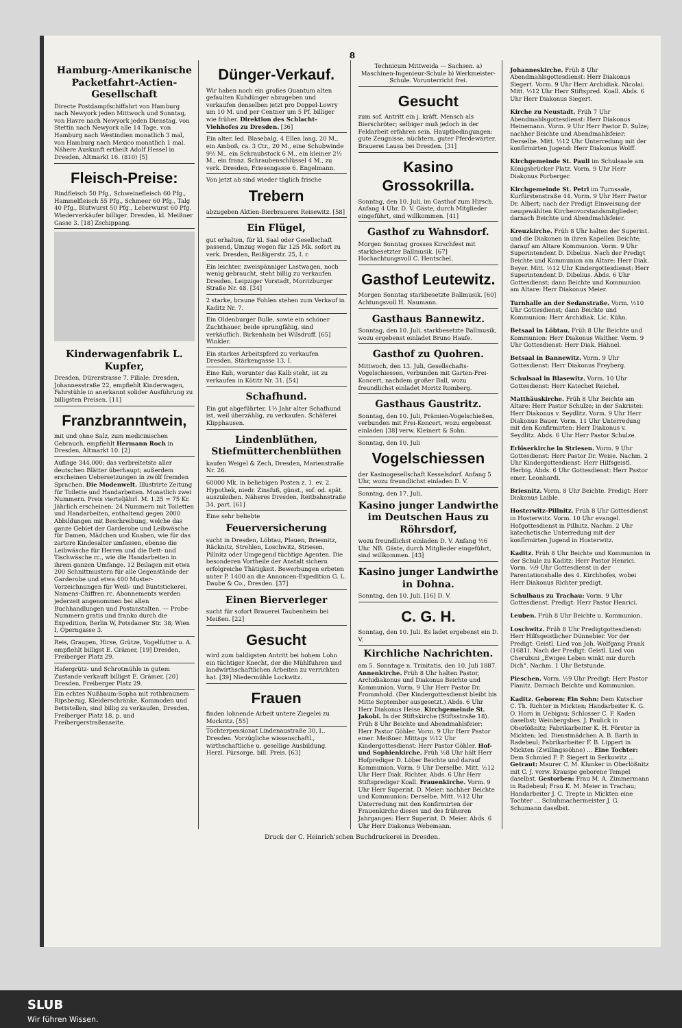8
Hamburg-Amerikanische Packetfahrt-Actien-Gesellschaft
Directe Postdampfschiffahrt von Hamburg nach Newyork jeden Mittwoch und Sonntag, von Havre nach Newyork jeden Dienstag, von Stettin nach Newyork alle 14 Tage, von Hamburg nach Westindien monatlich 3 mal, von Hamburg nach Mexico monatlich 1 mal. Nähere Auskunft ertheilt Adolf Hessel in Dresden, Altmarkt 16. (810) [5]
Fleisch-Preise:
Rindfleisch 50 Pfg., Schweinefleisch 60 Pfg., Hammelfleisch 55 Pfg., Schmeer 60 Pfg., Talg 40 Pfg., Blutwurst 50 Pfg., Leberwurst 60 Pfg. Wiederverkäufer billiger. Dresden, kl. Meißner Gasse 3. [18] Zschippang.
Kinderwagenfabrik L. Kupfer,
Dresden, Dürerstrasse 7, Filiale: Dresden, Johannesstraße 22, empfiehlt Kinderwagen, Fahrstühle in anerkannt solider Ausführung zu billigsten Preisen. [11]
Franzbranntwein,
mit und ohne Salz, zum medicinischen Gebrauch, empfiehlt Hermann Roch in Dresden, Altmarkt 10. [2]
Auflage 344,000; das verbreitetste aller deutschen Blätter überhaupt; außerdem erscheinen Uebersetzungen in zwölf fremden Sprachen. Die Modenwelt. Illustrirte Zeitung für Toilette und Handarbeiten. Monatlich zwei Nummern. Preis vierteljährl. M. 1.25 = 75 Kr. Jährlich erscheinen: 24 Nummern mit Toiletten und Handarbeiten, enthaltend gegen 2000 Abbildungen mit Beschreibung, welche das ganze Gebiet der Garderobe und Leibwäsche für Damen, Mädchen und Knaben, wie für das zartere Kindesalter umfassen, ebenso die Leibwäsche für Herren und die Bett- und Tischwäsche rc., wie die Handarbeiten in ihrem ganzen Umfange. 12 Beilagen mit etwa 200 Schnittmustern für alle Gegenstände der Garderobe und etwa 400 Muster-Vorzeichnungen für Weiß- und Buntstickerei, Namens-Chiffren rc. Abonnements werden jederzeit angenommen bei allen Buchhandlungen und Postanstalten. — Probe-Nummern gratis und franko durch die Expedition, Berlin W, Potsdamer Str. 38; Wien I, Operngasse 3.
Reis, Graupen, Hirse, Grütze, Vogelfutter u. A. empfiehlt billigst E. Grämer, [19] Dresden, Freiberger Platz 29.
Hafergrütz- und Schrotmühle in gutem Zustande verkauft billigst E. Grämer, [20] Dresden, Freiberger Platz 29.
Ein echtes Nußbaum-Sopha mit rothbraunem Ripsbezug, Kleiderschränke, Kommoden und Bettstellen, sind billig zu verkaufen, Dresden, Freiberger Platz 18, p. und Freibergerstraßenseite.
Dünger-Verkauf.
Wir haben noch ein großes Quantum alten gefaulten Kuhdünger abzugeben und verkaufen denselben jetzt pro Doppel-Lowry um 10 M. und per Centner um 5 Pf. billiger wie früher. Direktion des Schlacht-Viehhofes zu Dresden. [36]
Ein alter, led. Blasebalg, 4 Ellen lang, 20 M., ein Amboß, ca. 3 Ctr., 20 M., eine Schubwinde 9½ M., ein Schraubstock 6 M., ein kleiner 2½ M., ein franz. Schraubenschlüssel 4 M., zu verk. Dresden, Friesengasse 6. Engelmann.
Von jetzt ab sind wieder täglich frische
Trebern
abzugeben Aktien-Bierbrauerei Reisewitz. [58]
Ein Flügel,
gut erhalten, für kl. Saal oder Gesellschaft passend, Umzug wegen für 125 Mk. sofort zu verk. Dresden, Reißigerstr. 25, I. r.
Ein leichter, zweispänniger Lastwagen, noch wenig gebraucht, steht billig zu verkaufen Dresden, Leipziger Vorstadt, Moritzburger Straße Nr. 48. [34]
2 starke, braune Fohlen stehen zum Verkauf in Kaditz Nr. 7.
Ein Oldenburger Bulle, sowie ein schöner Zuchthauer, beide sprungfähig, sind verkäuflich. Birkenhain bei Wilsdruff. [65] Winkler.
Ein starkes Arbeitspferd zu verkaufen Dresden, Stärkengasse 13, I.
Eine Kuh, worunter das Kalb steht, ist zu verkaufen in Kötitz Nr. 31. [54]
Schafhund.
Ein gut abgeführter, 1½ Jahr alter Schafhund ist, weil überzählig, zu verkaufen. Schäferei Klipphausen.
Lindenblüthen, Stiefmütterchenblüthen
kaufen Weigel & Zech, Dresden, Marienstraße Nr. 26.
60000 Mk. in beliebigen Posten z. 1. ev. 2. Hypothek, niedr. Zinsfuß, günst., sof. od. spät. auszuleihen. Näheres Dresden, Reitbahnstraße 34, part. [61]
Eine sehr beliebte
Feuerversicherung
sucht in Dresden, Löbtau, Plauen, Briesnitz, Räcknitz, Strehlen, Loschwitz, Striesen, Pillnitz oder Umgegend tüchtige Agenten. Die besonderen Vortheile der Anstalt sichern erfolgreiche Thätigkeit. Bewerbungen erbeten unter P. 1400 an die Annoncen-Expedition G. L. Daube & Co., Dresden. [37]
Einen Bierverleger
sucht für sofort Brauerei Taubenheim bei Meißen. [22]
Gesucht
wird zum baldigsten Antritt bei hohem Lohn ein tüchtiger Knecht, der die Mühlfuhren und landwirthschaftlichen Arbeiten zu verrichten hat. [39] Niedermühle Lockwitz.
Frauen
finden lohnende Arbeit untere Ziegelei zu Mockritz. [55]
Töchterpensionat Lindenaustraße 30, I., Dresden. Vorzügliche wissenschaftl., wirthschaftliche u. gesellige Ausbildung. Herzl. Fürsorge, bill. Preis. [63]
Technicum Mittweida — Sachsen. a) Maschinen-Ingenieur-Schule b) Werkmeister-Schule. Vorunterricht frei.
Gesucht
zum sof. Antritt ein j. kräft. Mensch als Bierschröter; selbiger muß jedoch in der Feldarbeit erfahren sein. Hauptbedingungen: gute Zeugnisse, nüchtern, guter Pferdewärter. Brauerei Lausa bei Dresden. [31]
Kasino Grossokrilla.
Sonntag, den 10. Juli, im Gasthof zum Hirsch. Anfang 4 Uhr. D. V. Gäste, durch Mitglieder eingeführt, sind willkommen. [41]
Gasthof zu Wahnsdorf.
Morgen Sonntag grosses Kirschfest mit starkbesetzter Ballmusik. [67] Hochachtungsvoll C. Hentschel.
Gasthof Leutewitz.
Morgen Sonntag starkbesetzte Ballmusik. [60] Achtungsvoll H. Naumann.
Gasthaus Bannewitz.
Sonntag, den 10. Juli, starkbesetzte Ballmusik, wozu ergebenst einladet Bruno Haufe.
Gasthof zu Quohren.
Mittwoch, den 13. Juli, Gesellschafts-Vogelschiessen, verbunden mit Garten-Frei-Koncert, nachdem großer Ball, wozu freundlichst einladet Moritz Romberg.
Gasthaus Gaustritz.
Sonntag, den 10. Juli, Prämien-Vogelschießen, verbunden mit Frei-Koncert, wozu ergebenst einladen [38] verw. Kleinert & Sohn.
Sonntag, den 10. Juli
Vogelschiessen
der Kasinogesellschaft Kesselsdorf. Anfang 5 Uhr, wozu freundlichst einladen D. V.
Sonntag, den 17. Juli,
Kasino junger Landwirthe im Deutschen Haus zu Röhrsdorf,
wozu freundlichst einladen D. V. Anfang ½6 Uhr. NB. Gäste, durch Mitglieder eingeführt, sind willkommen. [43]
Kasino junger Landwirthe in Dohna.
Sonntag, den 10. Juli. [16] D. V.
C. G. H.
Sonntag, den 10. Juli. Es ladet ergebenst ein D. V.
Kirchliche Nachrichten.
am 5. Sonntage n. Trinitatis, den 10. Juli 1887. Annenkirche. Früh 8 Uhr halten Pastor, Archidiakonus und Diakonus Beichte und Kommunion. Vorm. 9 Uhr Herr Pastor Dr. Frommhold. (Der Kindergottesdienst bleibt bis Mitte September ausgesetzt.) Abds. 6 Uhr Herr Diakonus Heise. Kirchgemeinde St. Jakobi. In der Stiftskirche (Stiftsstraße 18). Früh 8 Uhr Beichte und Abendmahlsfeier: Herr Pastor Göhler. Vorm. 9 Uhr Herr Pastor emer. Meißner. Mittags ½12 Uhr Kindergottesdienst: Herr Pastor Göhler. Hof- und Sophienkirche. Früh ½8 Uhr hält Herr Hofprediger D. Löber Beichte und darauf Kommunion. Vorm. 9 Uhr Derselbe. Mitt. ½12 Uhr Herr Diak. Richter. Abds. 6 Uhr Herr Stiftsprediger Koall. Frauenkirche. Vorm. 9 Uhr Herr Superint. D. Meier; nachher Beichte und Kommunion: Derselbe. Mitt. ½12 Uhr Unterredung mit den Konfirmirten der Frauenkirche dieses und des früheren Jahrganges: Herr Superint. D. Meier. Abds. 6 Uhr Herr Diakonus Webemann.
Johanneskirche. Früh 8 Uhr Abendmahlsgottesdienst: Herr Diakonus Siegert. Vorm. 9 Uhr Herr Archidiak. Nicolai. Mitt. ½12 Uhr Herr Stiftspred. Koall. Abds. 6 Uhr Herr Diakonus Siegert.
Kirche zu Neustadt. Früh 7 Uhr Abendmahlsgottesdienst: Herr Diakonus Heinemann. Vorm. 9 Uhr Herr Pastor D. Sulze; nachher Beichte und Abendmahlsfeier: Derselbe. Mitt. ½12 Uhr Unterredung mit der konfirmirten Jugend: Herr Diakonus Wolff.
Kirchgemeinde St. Pauli im Schulsaale am Königsbrücker Platz. Vorm. 9 Uhr Herr Diakonus Forberger.
Kirchgemeinde St. Petri im Turnsaale, Kurfürstenstraße 44. Vorm. 9 Uhr Herr Pastor Dr. Albert; nach der Predigt Einweisung der neugewählten Kirchenvorstandsmitglieder; darnach Beichte und Abendmahlsfeier.
Kreuzkirche. Früh 8 Uhr halten der Superint. und die Diakonen in ihren Kapellen Beichte; darauf am Altare Kommunion. Vorm. 9 Uhr Superintendent D. Dibelius. Nach der Predigt Beichte und Kommunion am Altare: Herr Diak. Beyer. Mitt. ½12 Uhr Kindergottesdienst: Herr Superintendent D. Dibelius. Abds. 6 Uhr Gottesdienst; dann Beichte und Kommunion am Altare: Herr Diakonus Meier.
Turnhalle an der Sedanstraße. Vorm. ½10 Uhr Gottesdienst; dann Beichte und Kommunion: Herr Archidiak. Lic. Kühn.
Betsaal in Löbtau. Früh 8 Uhr Beichte und Kommunion: Herr Diakonus Walther. Vorm. 9 Uhr Gottesdienst: Herr Diak. Hähnel.
Betsaal in Bannewitz. Vorm. 9 Uhr Gottesdienst: Herr Diakonus Freyberg.
Schulsaal in Blasewitz. Vorm. 10 Uhr Gottesdienst: Herr Katechet Reichel.
Matthäuskirche. Früh 8 Uhr Beichte am Altare: Herr Pastor Schulze; in der Sakristei: Herr Diakonus v. Seydlitz. Vorm. 9 Uhr Herr Diakonus Bauer. Vorm. 11 Uhr Unterredung mit den Konfirmirten: Herr Diakonus v. Seydlitz. Abds. 6 Uhr Herr Pastor Schulze.
Erlöserkirche in Striesen. Vorm. 9 Uhr Gottesdienst: Herr Pastor Dr. Weise. Nachm. 2 Uhr Kindergottesdienst: Herr Hilfsgeistl. Herbig. Abds. 6 Uhr Gottesdienst: Herr Pastor emer. Leonhardi.
Briesnitz. Vorm. 8 Uhr Beichte. Predigt: Herr Diakonus Laible.
Hosterwitz-Pillnitz. Früh 8 Uhr Gottesdienst in Hosterwitz. Vorm. 10 Uhr evangel. Hofgottesdienst in Pillnitz. Nachm. 2 Uhr katechetische Unterredung mit der konfirmirten Jugend in Hosterwitz.
Kaditz. Früh 8 Uhr Beichte und Kommunion in der Schule zu Kaditz: Herr Pastor Henrici. Vorm. ½9 Uhr Gottesdienst in der Parentationshalle des 4. Kirchhofes, wobei Herr Diakonus Richter predigt.
Schulhaus zu Trachau: Vorm. 9 Uhr Gottesdienst. Predigt: Herr Pastor Henrici.
Leuben. Früh 8 Uhr Beichte u. Kommunion.
Loschwitz. Früh 8 Uhr Predigtgottesdienst: Herr Hilfsgeistlicher Dünnebier. Vor der Predigt: Geistl. Lied von Joh. Wolfgang Frank (1681). Nach der Predigt: Geistl. Lied von Cherubini „Ewiges Leben winkt mir durch Dich". Nachm. 1 Uhr Betstunde.
Pieschen. Vorm. ½9 Uhr Predigt: Herr Pastor Planitz. Darnach Beichte und Kommunion.
Kaditz. Geboren: Ein Sohn: Dem Kutscher C. Th. Richter in Mickten; Handarbeiter K. G. O. Horn in Uebigau; Schlosser C. F. Kaden daselbst; Weinbergsbes. J. Paulick in Oberlößnitz; Fabrikarbeiter K. H. Förster in Mickten; led. Dienstmädchen A. B. Barth in Radebeul; Fabrikarbeiter F. B. Lippert in Mickten (Zwillingssöhne) ... Eine Tochter: Dem Schmied F. P. Siegert in Serkowitz ... Getraut: Maurer C. M. Klunker in Oberlößnitz mit C. J. verw. Krauspe geborene Tempel daselbst. Gestorben: Frau M. A. Zimmermann in Radebeul; Frau K. M. Meier in Trachau; Handarbeiter J. C. Trepte in Mickten eine Tochter ... Schuhmachermeister J. G. Schumann daselbst.
Druck der C. Heinrich'schen Buchdruckerei in Dresden.
SLUB
Wir führen Wissen.